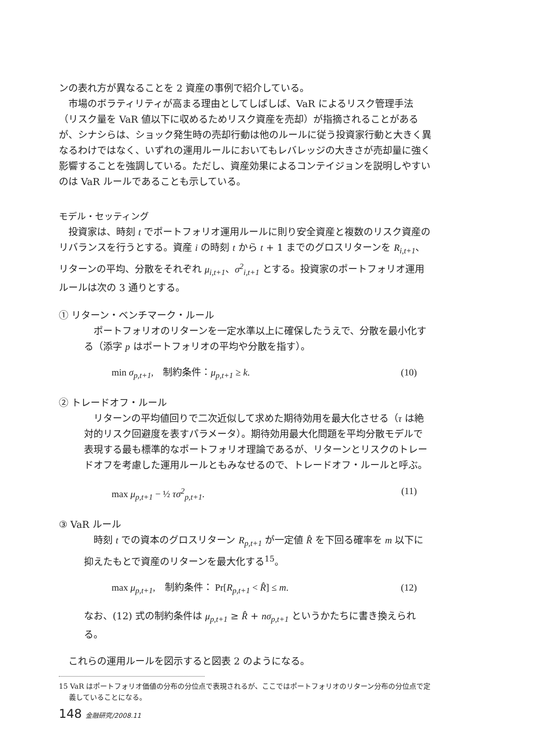ンの表れ方が異なることを 2 資産の事例で紹介している。
市場のボラティリティが高まる理由としてしばしば、VaR によるリスク管理手法（リスク量を VaR 値以下に収めるためリスク資産を売却）が指摘されることがあるが、シナシらは、ショック発生時の売却行動は他のルールに従う投資家行動と大きく異なるわけではなく、いずれの運用ルールにおいてもレバレッジの大きさが売却量に強く影響することを強調している。ただし、資産効果によるコンテイジョンを説明しやすいのは VaR ルールであることも示している。
モデル・セッティング
投資家は、時刻 t でポートフォリオ運用ルールに則り安全資産と複数のリスク資産のリバランスを行うとする。資産 i の時刻 t から t + 1 までのグロスリターンを R<sub>i,t+1</sub>、リターンの平均、分散をそれぞれ μ<sub>i,t+1</sub>、σ<sup>2</sup><sub>i,t+1</sub> とする。投資家のポートフォリオ運用ルールは次の 3 通りとする。
① リターン・ベンチマーク・ルール
ポートフォリオのリターンを一定水準以上に確保したうえで、分散を最小化する（添字 p はポートフォリオの平均や分散を指す）。
min σ<sub>p,t+1</sub>,　制約条件：μ<sub>p,t+1</sub> ≥ k. (10)
② トレードオフ・ルール
リターンの平均値回りで二次近似して求めた期待効用を最大化させる（τ は絶対的リスク回避度を表すパラメータ）。期待効用最大化問題を平均分散モデルで表現する最も標準的なポートフォリオ理論であるが、リターンとリスクのトレードオフを考慮した運用ルールともみなせるので、トレードオフ・ルールと呼ぶ。
max μ<sub>p,t+1</sub> − ½ τσ<sup>2</sup><sub>p,t+1</sub>. (11)
③ VaR ルール
時刻 t での資本のグロスリターン R<sub>p,t+1</sub> が一定値 R̂ を下回る確率を m 以下に抑えたもとで資産のリターンを最大化する<sup>15</sup>。
max μ<sub>p,t+1</sub>,　制約条件： Pr[R<sub>p,t+1</sub> < R̂] ≤ m. (12)
なお、(12) 式の制約条件は μ<sub>p,t+1</sub> ≥ R̂ + nσ<sub>p,t+1</sub> というかたちに書き換えられる。
これらの運用ルールを図示すると図表 2 のようになる。
15 VaR はポートフォリオ価値の分布の分位点で表現されるが、ここではポートフォリオのリターン分布の分位点で定義していることになる。
148 金融研究/2008.11